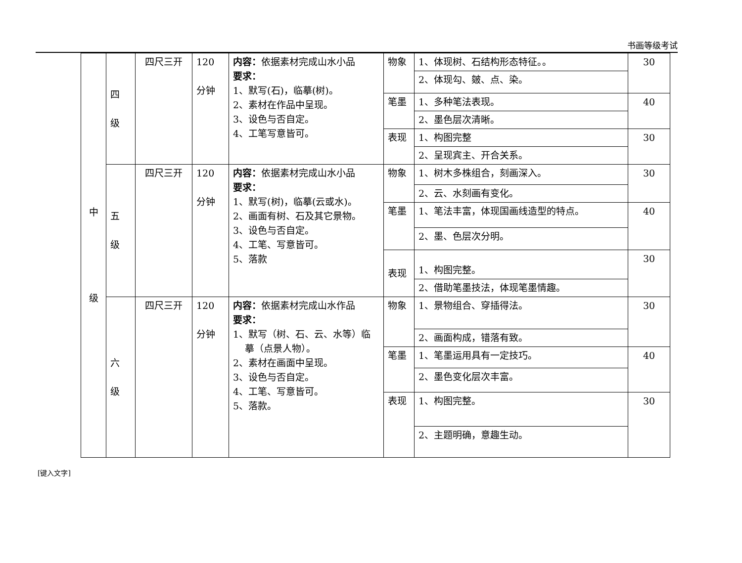书画等级考试
| 中 级 | 四 级 | 四尺三开 | 120 分钟 | 内容： 依据素材完成山水小品 要求： 1、默写(石)，临摹(树)。 2、素材在作品中呈现。 3、设色与否自定。 4、工笔写意皆可。 | 物象 | 1、体现树、石结构形态特征。。 | 30 |
| | | | | | | 2、体现勾、皴、点、染。 | |
| | | | | | 笔墨 | 1、多种笔法表现。 | 40 |
| | | | | | | 2、墨色层次清晰。 | |
| | | | | | 表现 | 1、构图完整 | 30 |
| | | | | | | 2、呈现宾主、开合关系。 | |
| | 五 级 | 四尺三开 | 120 分钟 | 内容： 依据素材完成山水小品 要求： 1、默写(树)，临摹(云或水)。 2、画面有树、石及其它景物。 3、设色与否自定。 4、工笔、写意皆可。 5、落款 | 物象 | 1、树木多株组合，刻画深入。 | 30 |
| | | | | | | 2、云、水刻画有变化。 | |
| | | | | | 笔墨 | 1、笔法丰富，体现国画线造型的特点。 | 40 |
| | | | | | | 2、墨、色层次分明。 | |
| | | | | | 表现 | 1、构图完整。 | 30 |
| | | | | | | 2、借助笔墨技法，体现笔墨情趣。 | |
| | 六 级 | 四尺三开 | 120 分钟 | 内容： 依据素材完成山水作品 要求： 1、默写（树、石、云、水等）临 摹（点景人物）。 2、素材在画面中呈现。 3、设色与否自定。 4、工笔、写意皆可。 5、落款。 | 物象 | 1、景物组合、穿插得法。 | 30 |
| | | | | | | 2、画面构成，错落有致。 | |
| | | | | | 笔墨 | 1、笔墨运用具有一定技巧。 | 40 |
| | | | | | | 2、墨色变化层次丰富。 | |
| | | | | | 表现 | 1、构图完整。 | 30 |
| | | | | | | 2、主题明确，意趣生动。 | |
[键入文字]